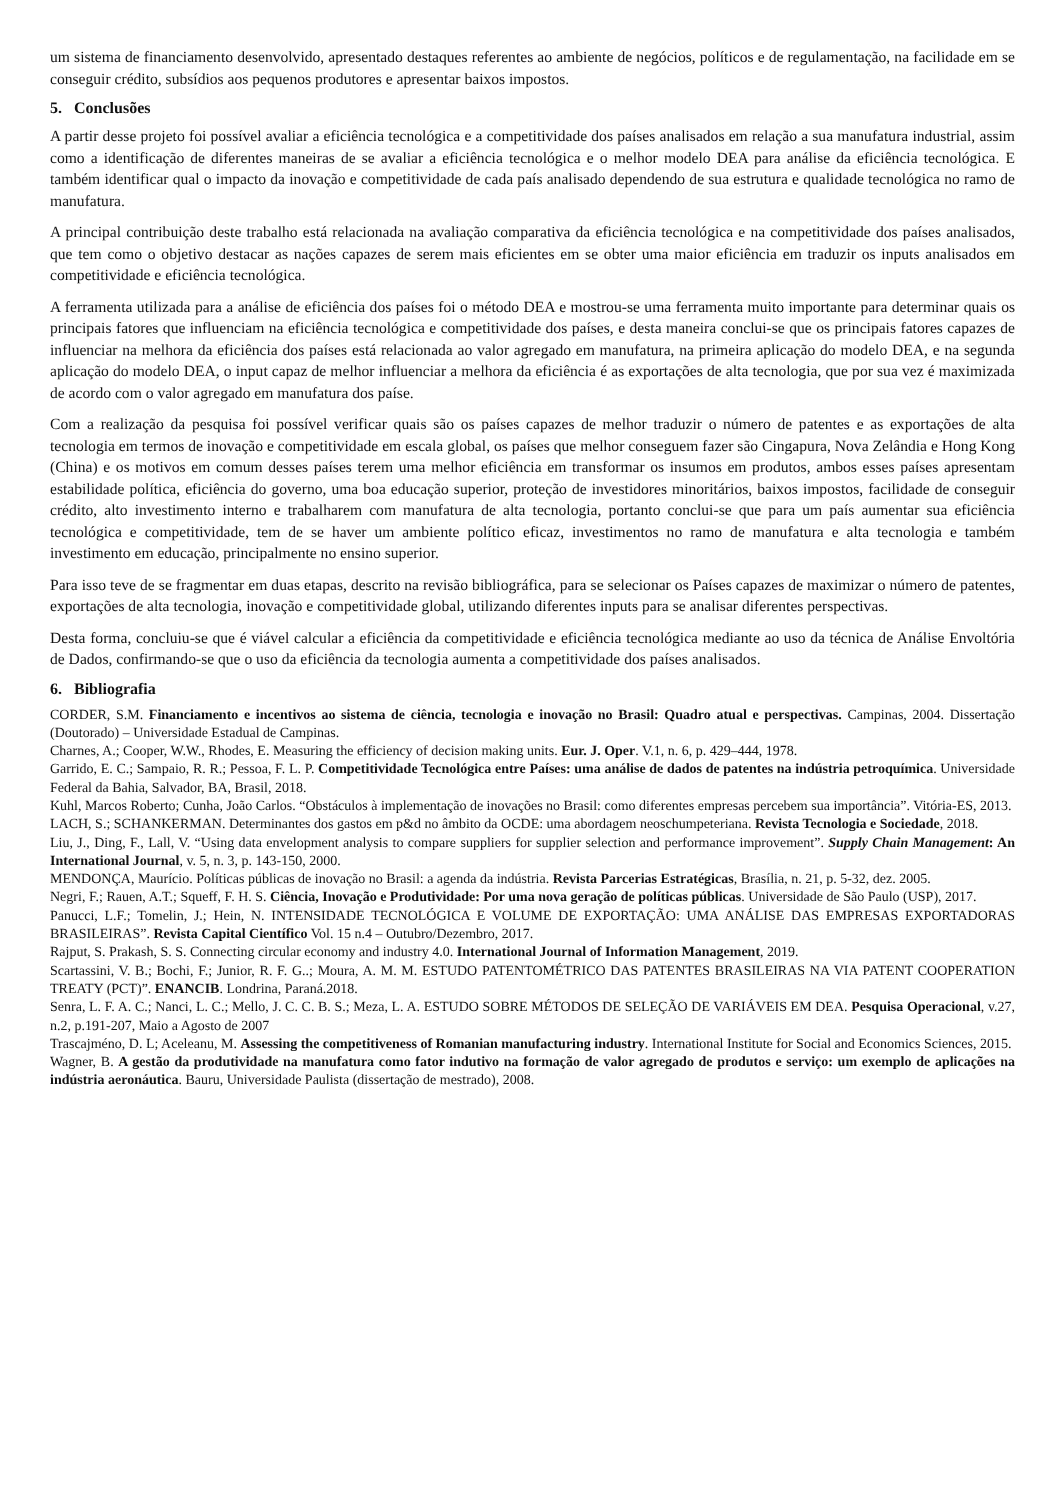um sistema de financiamento desenvolvido, apresentado destaques referentes ao ambiente de negócios, políticos e de regulamentação, na facilidade em se conseguir crédito, subsídios aos pequenos produtores e apresentar baixos impostos.
5. Conclusões
A partir desse projeto foi possível avaliar a eficiência tecnológica e a competitividade dos países analisados em relação a sua manufatura industrial, assim como a identificação de diferentes maneiras de se avaliar a eficiência tecnológica e o melhor modelo DEA para análise da eficiência tecnológica. E também identificar qual o impacto da inovação e competitividade de cada país analisado dependendo de sua estrutura e qualidade tecnológica no ramo de manufatura.
A principal contribuição deste trabalho está relacionada na avaliação comparativa da eficiência tecnológica e na competitividade dos países analisados, que tem como o objetivo destacar as nações capazes de serem mais eficientes em se obter uma maior eficiência em traduzir os inputs analisados em competitividade e eficiência tecnológica.
A ferramenta utilizada para a análise de eficiência dos países foi o método DEA e mostrou-se uma ferramenta muito importante para determinar quais os principais fatores que influenciam na eficiência tecnológica e competitividade dos países, e desta maneira conclui-se que os principais fatores capazes de influenciar na melhora da eficiência dos países está relacionada ao valor agregado em manufatura, na primeira aplicação do modelo DEA, e na segunda aplicação do modelo DEA, o input capaz de melhor influenciar a melhora da eficiência é as exportações de alta tecnologia, que por sua vez é maximizada de acordo com o valor agregado em manufatura dos paíse.
Com a realização da pesquisa foi possível verificar quais são os países capazes de melhor traduzir o número de patentes e as exportações de alta tecnologia em termos de inovação e competitividade em escala global, os países que melhor conseguem fazer são Cingapura, Nova Zelândia e Hong Kong (China) e os motivos em comum desses países terem uma melhor eficiência em transformar os insumos em produtos, ambos esses países apresentam estabilidade política, eficiência do governo, uma boa educação superior, proteção de investidores minoritários, baixos impostos, facilidade de conseguir crédito, alto investimento interno e trabalharem com manufatura de alta tecnologia, portanto conclui-se que para um país aumentar sua eficiência tecnológica e competitividade, tem de se haver um ambiente político eficaz, investimentos no ramo de manufatura e alta tecnologia e também investimento em educação, principalmente no ensino superior.
Para isso teve de se fragmentar em duas etapas, descrito na revisão bibliográfica, para se selecionar os Países capazes de maximizar o número de patentes, exportações de alta tecnologia, inovação e competitividade global, utilizando diferentes inputs para se analisar diferentes perspectivas.
Desta forma, concluiu-se que é viável calcular a eficiência da competitividade e eficiência tecnológica mediante ao uso da técnica de Análise Envoltória de Dados, confirmando-se que o uso da eficiência da tecnologia aumenta a competitividade dos países analisados.
6. Bibliografia
CORDER, S.M. Financiamento e incentivos ao sistema de ciência, tecnologia e inovação no Brasil: Quadro atual e perspectivas. Campinas, 2004. Dissertação (Doutorado) – Universidade Estadual de Campinas.
Charnes, A.; Cooper, W.W., Rhodes, E. Measuring the efficiency of decision making units. Eur. J. Oper. V.1, n. 6, p. 429–444, 1978.
Garrido, E. C.; Sampaio, R. R.; Pessoa, F. L. P. Competitividade Tecnológica entre Países: uma análise de dados de patentes na indústria petroquímica. Universidade Federal da Bahia, Salvador, BA, Brasil, 2018.
Kuhl, Marcos Roberto; Cunha, João Carlos. “Obstáculos à implementação de inovações no Brasil: como diferentes empresas percebem sua importância”. Vitória-ES, 2013.
LACH, S.; SCHANKERMAN. Determinantes dos gastos em p&d no âmbito da OCDE: uma abordagem neoschumpeteriana. Revista Tecnologia e Sociedade, 2018.
Liu, J., Ding, F., Lall, V. “Using data envelopment analysis to compare suppliers for supplier selection and performance improvement”. Supply Chain Management: An International Journal, v. 5, n. 3, p. 143-150, 2000.
MENDONÇA, Maurício. Políticas públicas de inovação no Brasil: a agenda da indústria. Revista Parcerias Estratégicas, Brasília, n. 21, p. 5-32, dez. 2005.
Negri, F.; Rauen, A.T.; Squeff, F. H. S. Ciência, Inovação e Produtividade: Por uma nova geração de políticas públicas. Universidade de São Paulo (USP), 2017.
Panucci, L.F.; Tomelin, J.; Hein, N. INTENSIDADE TECNOLÓGICA E VOLUME DE EXPORTAÇÃO: UMA ANÁLISE DAS EMPRESAS EXPORTADORAS BRASILEIRAS”. Revista Capital Científico Vol. 15 n.4 – Outubro/Dezembro, 2017.
Rajput, S. Prakash, S. S. Connecting circular economy and industry 4.0. International Journal of Information Management, 2019.
Scartassini, V. B.; Bochi, F.; Junior, R. F. G..; Moura, A. M. M. ESTUDO PATENTOMÉTRICO DAS PATENTES BRASILEIRAS NA VIA PATENT COOPERATION TREATY (PCT)”. ENANCIB. Londrina, Paraná.2018.
Senra, L. F. A. C.; Nanci, L. C.; Mello, J. C. C. B. S.; Meza, L. A. ESTUDO SOBRE MÉTODOS DE SELEÇÃO DE VARIÁVEIS EM DEA. Pesquisa Operacional, v.27, n.2, p.191-207, Maio a Agosto de 2007
Trascajméno, D. L; Aceleanu, M. Assessing the competitiveness of Romanian manufacturing industry. International Institute for Social and Economics Sciences, 2015.
Wagner, B. A gestão da produtividade na manufatura como fator indutivo na formação de valor agregado de produtos e serviço: um exemplo de aplicações na indústria aeronáutica. Bauru, Universidade Paulista (dissertação de mestrado), 2008.